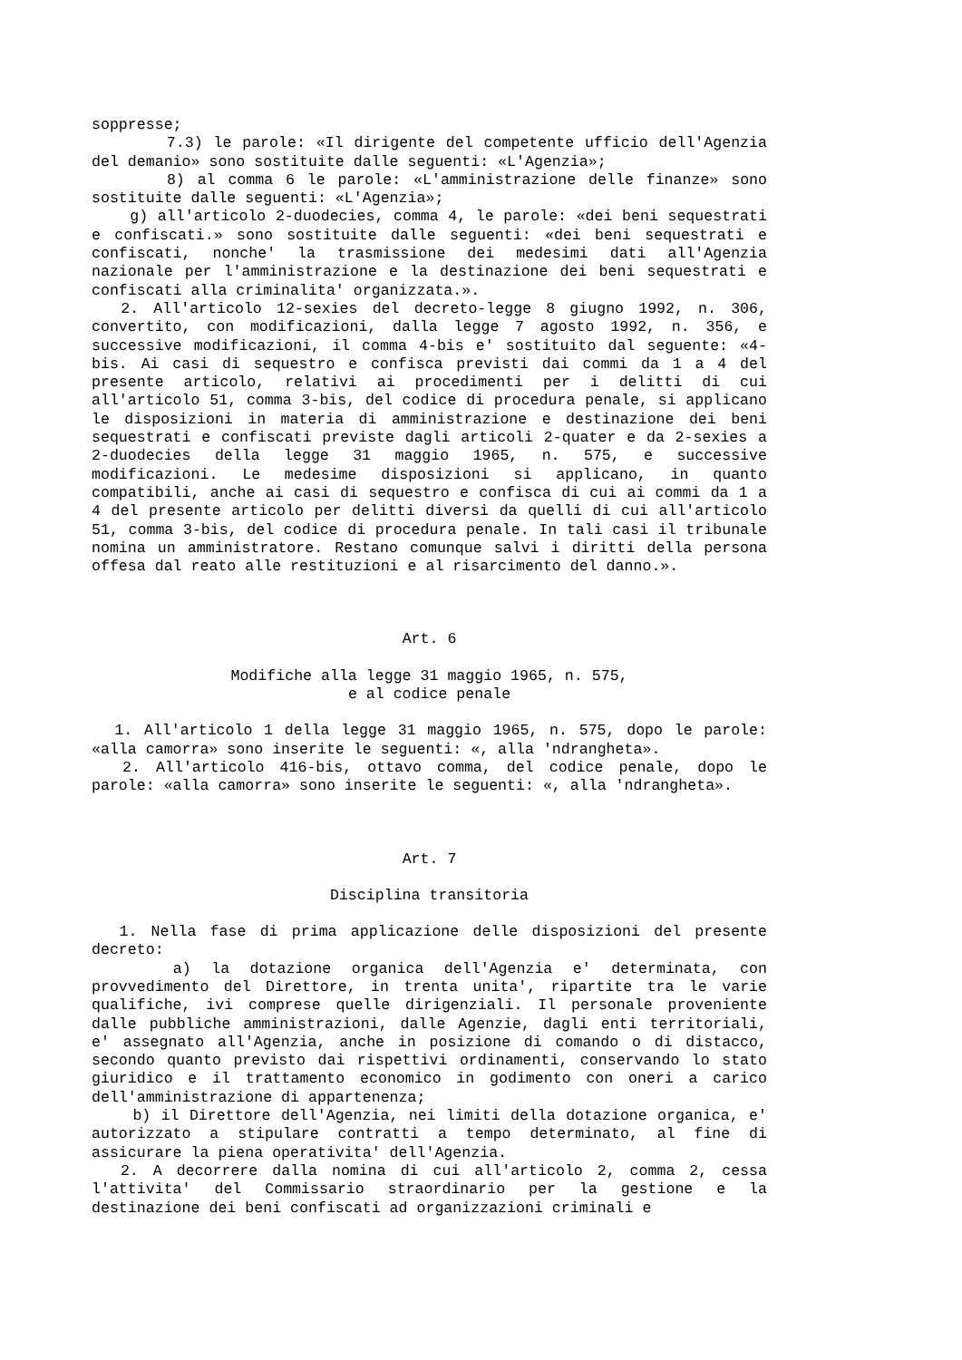soppresse;
7.3) le parole: «Il dirigente del competente ufficio dell'Agenzia del demanio» sono sostituite dalle seguenti: «L'Agenzia»;
8) al comma 6 le parole: «L'amministrazione delle finanze» sono sostituite dalle seguenti: «L'Agenzia»;
g) all'articolo 2-duodecies, comma 4, le parole: «dei beni sequestrati e confiscati.» sono sostituite dalle seguenti: «dei beni sequestrati e confiscati, nonche' la trasmissione dei medesimi dati all'Agenzia nazionale per l'amministrazione e la destinazione dei beni sequestrati e confiscati alla criminalita' organizzata.».
2. All'articolo 12-sexies del decreto-legge 8 giugno 1992, n. 306, convertito, con modificazioni, dalla legge 7 agosto 1992, n. 356, e successive modificazioni, il comma 4-bis e' sostituito dal seguente: «4-bis. Ai casi di sequestro e confisca previsti dai commi da 1 a 4 del presente articolo, relativi ai procedimenti per i delitti di cui all'articolo 51, comma 3-bis, del codice di procedura penale, si applicano le disposizioni in materia di amministrazione e destinazione dei beni sequestrati e confiscati previste dagli articoli 2-quater e da 2-sexies a 2-duodecies della legge 31 maggio 1965, n. 575, e successive modificazioni. Le medesime disposizioni si applicano, in quanto compatibili, anche ai casi di sequestro e confisca di cui ai commi da 1 a 4 del presente articolo per delitti diversi da quelli di cui all'articolo 51, comma 3-bis, del codice di procedura penale. In tali casi il tribunale nomina un amministratore. Restano comunque salvi i diritti della persona offesa dal reato alle restituzioni e al risarcimento del danno.».
Art. 6
Modifiche alla legge 31 maggio 1965, n. 575,
e al codice penale
1. All'articolo 1 della legge 31 maggio 1965, n. 575, dopo le parole: «alla camorra» sono inserite le seguenti: «, alla 'ndrangheta».
2. All'articolo 416-bis, ottavo comma, del codice penale, dopo le parole: «alla camorra» sono inserite le seguenti: «, alla 'ndrangheta».
Art. 7
Disciplina transitoria
1. Nella fase di prima applicazione delle disposizioni del presente decreto:
a) la dotazione organica dell'Agenzia e' determinata, con provvedimento del Direttore, in trenta unita', ripartite tra le varie qualifiche, ivi comprese quelle dirigenziali. Il personale proveniente dalle pubbliche amministrazioni, dalle Agenzie, dagli enti territoriali, e' assegnato all'Agenzia, anche in posizione di comando o di distacco, secondo quanto previsto dai rispettivi ordinamenti, conservando lo stato giuridico e il trattamento economico in godimento con oneri a carico dell'amministrazione di appartenenza;
b) il Direttore dell'Agenzia, nei limiti della dotazione organica, e' autorizzato a stipulare contratti a tempo determinato, al fine di assicurare la piena operativita' dell'Agenzia.
2. A decorrere dalla nomina di cui all'articolo 2, comma 2, cessa l'attivita' del Commissario straordinario per la gestione e la destinazione dei beni confiscati ad organizzazioni criminali e